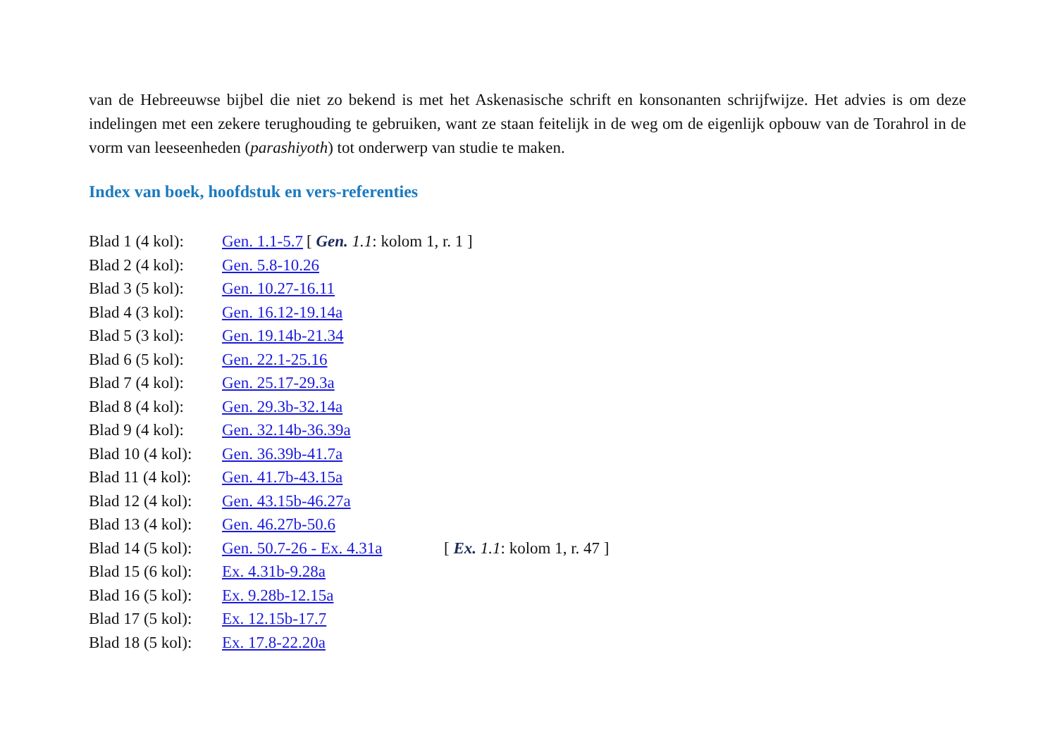van de Hebreeuwse bijbel die niet zo bekend is met het Askenasische schrift en konsonanten schrijfwijze. Het advies is om deze indelingen met een zekere terughouding te gebruiken, want ze staan feitelijk in de weg om de eigenlijk opbouw van de Torahrol in de vorm van leeseenheden (parashiyoth) tot onderwerp van studie te maken.
Index van boek, hoofdstuk en vers-referenties
Blad 1 (4 kol): Gen. 1.1-5.7 [ Gen. 1.1: kolom 1, r. 1 ]
Blad 2 (4 kol): Gen. 5.8-10.26
Blad 3 (5 kol): Gen. 10.27-16.11
Blad 4 (3 kol): Gen. 16.12-19.14a
Blad 5 (3 kol): Gen. 19.14b-21.34
Blad 6 (5 kol): Gen. 22.1-25.16
Blad 7 (4 kol): Gen. 25.17-29.3a
Blad 8 (4 kol): Gen. 29.3b-32.14a
Blad 9 (4 kol): Gen. 32.14b-36.39a
Blad 10 (4 kol): Gen. 36.39b-41.7a
Blad 11 (4 kol): Gen. 41.7b-43.15a
Blad 12 (4 kol): Gen. 43.15b-46.27a
Blad 13 (4 kol): Gen. 46.27b-50.6
Blad 14 (5 kol): Gen. 50.7-26 - Ex. 4.31a [ Ex. 1.1: kolom 1, r. 47 ]
Blad 15 (6 kol): Ex. 4.31b-9.28a
Blad 16 (5 kol): Ex. 9.28b-12.15a
Blad 17 (5 kol): Ex. 12.15b-17.7
Blad 18 (5 kol): Ex. 17.8-22.20a